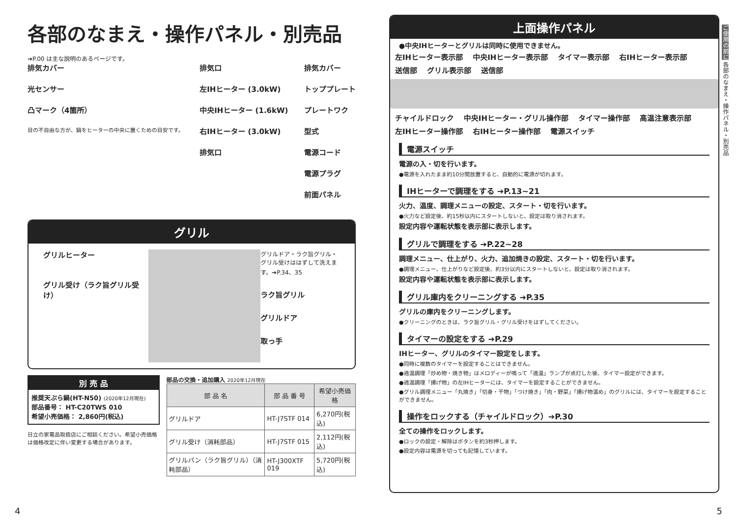各部のなまえ・操作パネル・別売品
➔P.00 は主な説明のあるページです。
排気カバー
光センサー
凸マーク（4箇所）
目の不自由な方が、鍋をヒーターの中央に置くための目安です。
排気口
左IHヒーター (3.0kW)
中央IHヒーター (1.6kW)
右IHヒーター (3.0kW)
排気口
排気カバー
トッププレート
プレートワク
型式
電源コード
電源プラグ
前面パネル
グリル
グリルヒーター
グリル受け（ラク旨グリル受け）
グリルドア・ラク旨グリル・グリル受けははずして洗えます。➔P.34、35
ラク旨グリル
グリルドア
取っ手
別 売 品
推奨天ぷら鍋(HT-N50) (2020年12月現在)
部品番号： HT-C20TWS 010
希望小売価格： 2,860円(税込)
日立の家電品取扱店にご相談ください。希望小売価格は価格改定に伴い変更する場合があります。
部品の交換・追加購入 2020年12月現在
| 部 品 名 | 部 品 番 号 | 希望小売価格 |
| --- | --- | --- |
| グリルドア | HT-J7STF 014 | 6,270円(税込) |
| グリル受け（消耗部品） | HT-J7STF 015 | 2,112円(税込) |
| グリルパン（ラク旨グリル）（消耗部品） | HT-J300XTF 019 | 5,720円(税込) |
上面操作パネル
●中央IHヒーターとグリルは同時に使用できません。
左IHヒーター表示部 中央IHヒーター表示部 タイマー表示部 右IHヒーター表示部 送信部 グリル表示部 送信部
チャイルドロック 中央IHヒーター・グリル操作部 タイマー操作部 高温注意表示部 左IHヒーター操作部 右IHヒーター操作部 電源スイッチ
電源スイッチ
電源の入・切を行います。
●電源を入れたまま約10分間放置すると、自動的に電源が切れます。
IHヒーターで調理をする ➔P.13~21
火力、温度、調理メニューの設定、スタート・切を行います。
●火力など設定後、約15秒以内にスタートしないと、設定は取り消されます。
設定内容や運転状態を表示部に表示します。
グリルで調理をする ➔P.22~28
調理メニュー、仕上がり、火力、追加焼きの設定、スタート・切を行います。
●調理メニュー、仕上がりなど設定後、約3分以内にスタートしないと、設定は取り消されます。
設定内容や運転状態を表示部に表示します。
グリル庫内をクリーニングする ➔P.35
グリルの庫内をクリーニングします。
●クリーニングのときは、ラク旨グリル・グリル受けをはずしてください。
タイマーの設定をする ➔P.29
IHヒーター、グリルのタイマー設定をします。
●同時に複数のタイマーを設定することはできません。
●適温調理「炒め物・焼き物」はメロディーが鳴って「適温」ランプが点灯した後、タイマー設定ができます。
●適温調理「揚げ物」の左IHヒーターには、タイマーを設定することができません。
●グリル調理メニュー「丸焼き」「切身・干物」「つけ焼き」「肉・野菜」「揚げ物温め」のグリルには、タイマーを設定することができません。
操作をロックする（チャイルドロック）➔P.30
全ての操作をロックします。
●ロックの設定・解除はボタンを約3秒押します。
●設定内容は電源を切っても記憶しています。
ご使用の前に 各部のなまえ・操作パネル・別売品
4 5